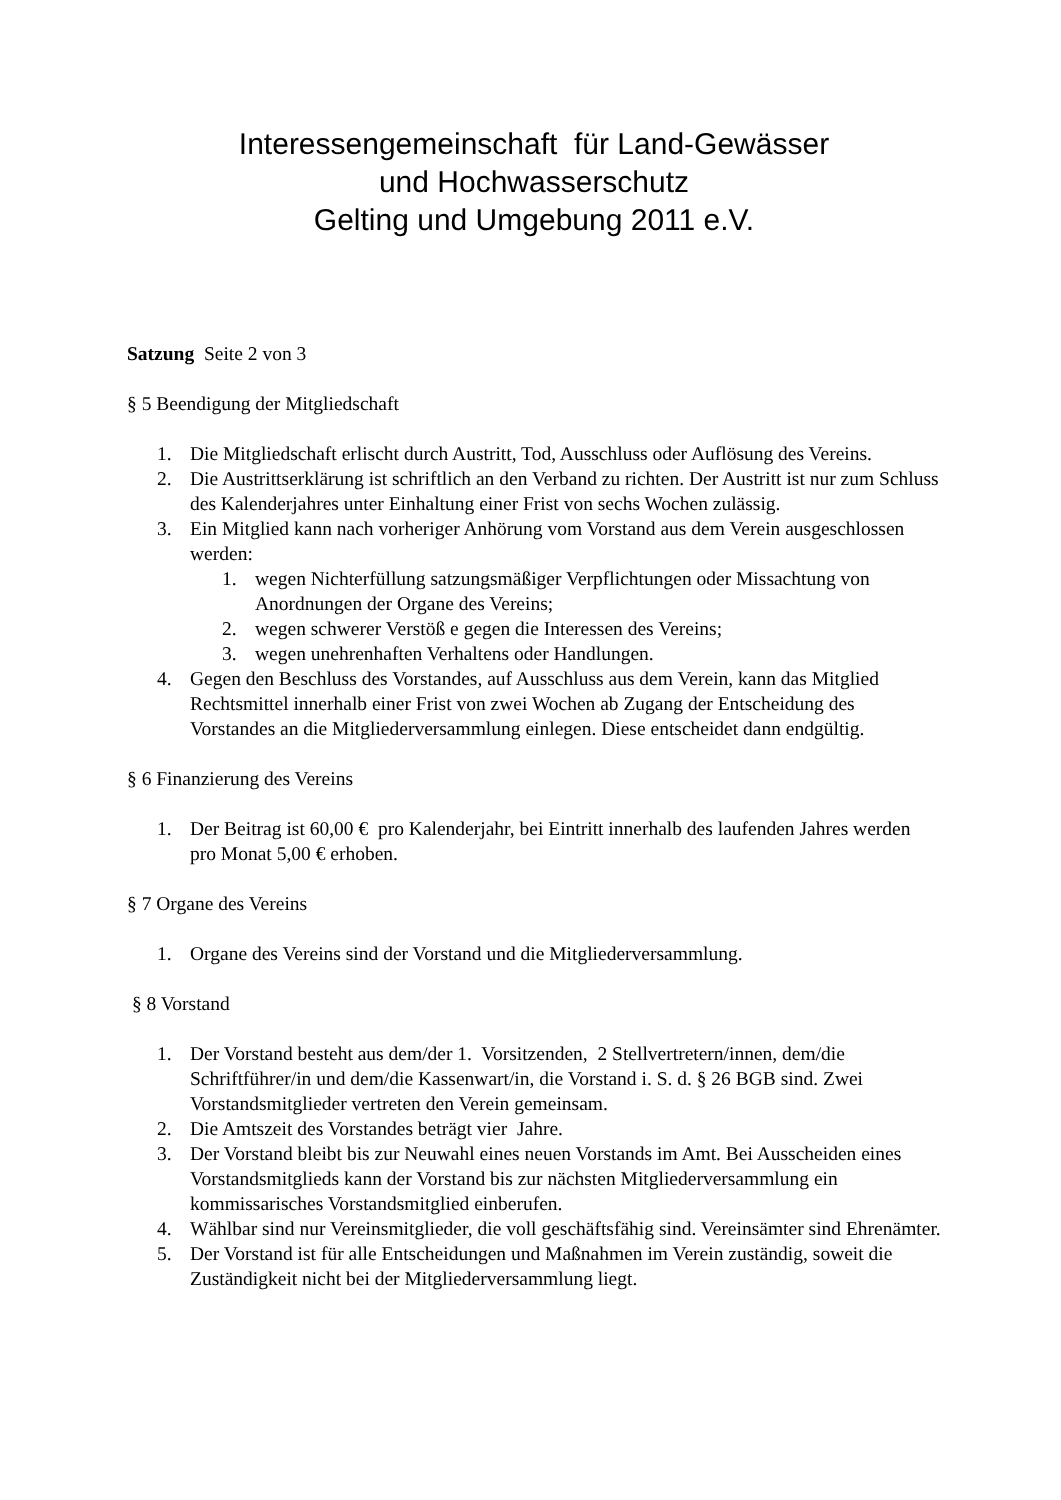Interessengemeinschaft für Land-Gewässer
und Hochwasserschutz
Gelting und Umgebung 2011 e.V.
Satzung Seite 2 von 3
§ 5 Beendigung der Mitgliedschaft
1. Die Mitgliedschaft erlischt durch Austritt, Tod, Ausschluss oder Auflösung des Vereins.
2. Die Austrittserklärung ist schriftlich an den Verband zu richten. Der Austritt ist nur zum Schluss des Kalenderjahres unter Einhaltung einer Frist von sechs Wochen zulässig.
3. Ein Mitglied kann nach vorheriger Anhörung vom Vorstand aus dem Verein ausgeschlossen werden:
1. wegen Nichterfüllung satzungsmäßiger Verpflichtungen oder Missachtung von Anordnungen der Organe des Vereins;
2. wegen schwerer Verstöß e gegen die Interessen des Vereins;
3. wegen unehrenhaften Verhaltens oder Handlungen.
4. Gegen den Beschluss des Vorstandes, auf Ausschluss aus dem Verein, kann das Mitglied Rechtsmittel innerhalb einer Frist von zwei Wochen ab Zugang der Entscheidung des Vorstandes an die Mitgliederversammlung einlegen. Diese entscheidet dann endgültig.
§ 6 Finanzierung des Vereins
1. Der Beitrag ist 60,00 € pro Kalenderjahr, bei Eintritt innerhalb des laufenden Jahres werden pro Monat 5,00 € erhoben.
§ 7 Organe des Vereins
1. Organe des Vereins sind der Vorstand und die Mitgliederversammlung.
§ 8 Vorstand
1. Der Vorstand besteht aus dem/der 1. Vorsitzenden, 2 Stellvertretern/innen, dem/die Schriftführer/in und dem/die Kassenwart/in, die Vorstand i. S. d. § 26 BGB sind. Zwei Vorstandsmitglieder vertreten den Verein gemeinsam.
2. Die Amtszeit des Vorstandes beträgt vier Jahre.
3. Der Vorstand bleibt bis zur Neuwahl eines neuen Vorstands im Amt. Bei Ausscheiden eines Vorstandsmitglieds kann der Vorstand bis zur nächsten Mitgliederversammlung ein kommissarisches Vorstandsmitglied einberufen.
4. Wählbar sind nur Vereinsmitglieder, die voll geschäftsfähig sind. Vereinsämter sind Ehrenämter.
5. Der Vorstand ist für alle Entscheidungen und Maßnahmen im Verein zuständig, soweit die Zuständigkeit nicht bei der Mitgliederversammlung liegt.